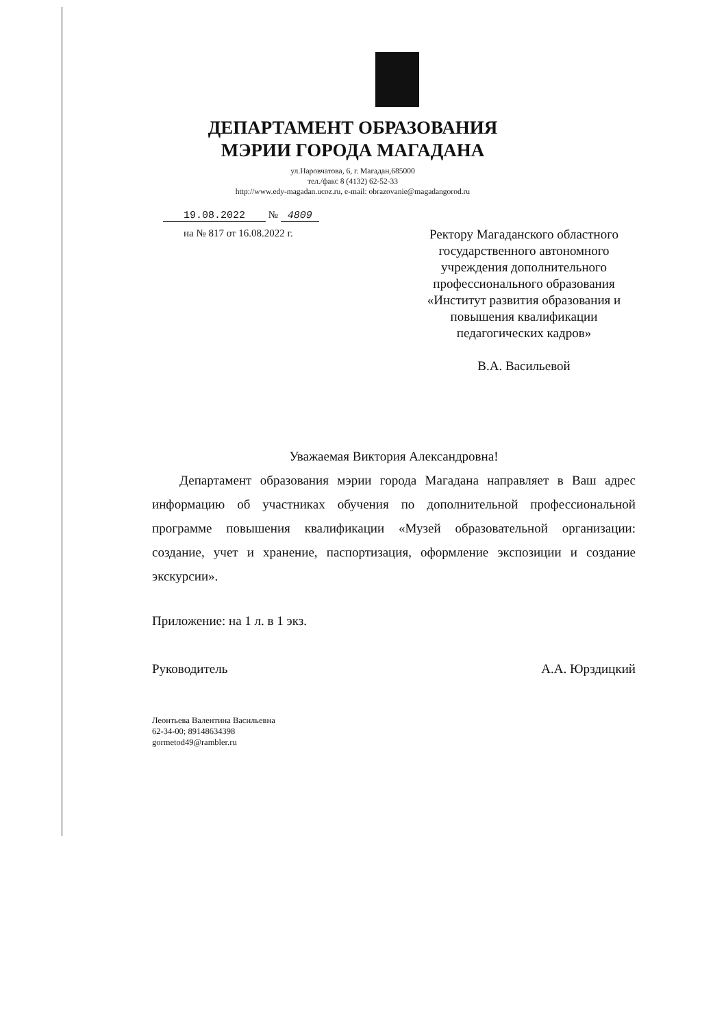ДЕПАРТАМЕНТ ОБРАЗОВАНИЯ
МЭРИИ ГОРОДА МАГАДАНА
ул.Наровчатова, 6, г. Магадан,685000
тел./факс 8 (4132) 62-52-33
http://www.edy-magadan.ucoz.ru, e-mail: obrazovanie@magadangorod.ru
19.08.2022 № 4809
на № 817 от 16.08.2022 г.
Ректору Магаданского областного государственного автономного учреждения дополнительного профессионального образования «Институт развития образования и повышения квалификации педагогических кадров»
В.А. Васильевой
Уважаемая Виктория Александровна!
Департамент образования мэрии города Магадана направляет в Ваш адрес информацию об участниках обучения по дополнительной профессиональной программе повышения квалификации «Музей образовательной организации: создание, учет и хранение, паспортизация, оформление экспозиции и создание экскурсии».
Приложение: на 1 л. в 1 экз.
Руководитель А.А. Юрздицкий
Леонтьева Валентина Васильевна
62-34-00; 89148634398
gormetod49@rambler.ru